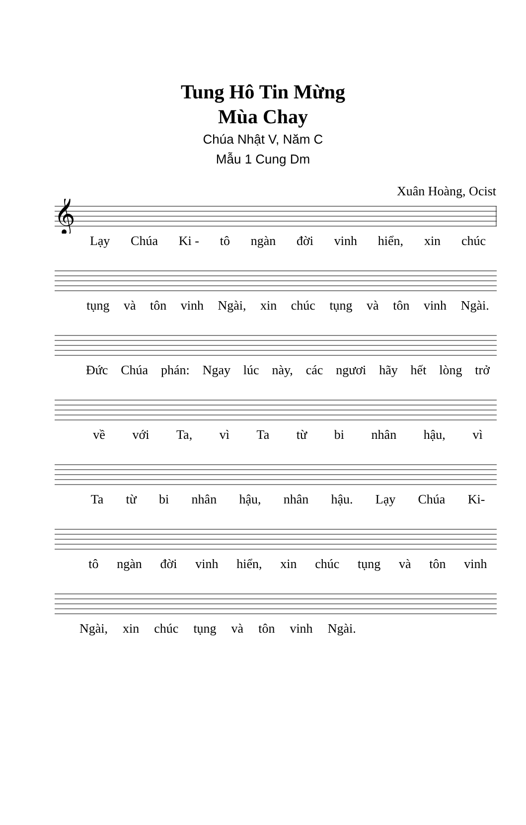Tung Hô Tin Mừng
Mùa Chay
Chúa Nhật V, Năm C
Mẫu 1 Cung Dm
Xuân Hoàng, Ocist
𝄞
Lạy Chúa Ki - tô ngàn đời vinh hiển, xin chúc
tụng và tôn vinh Ngài, xin chúc tụng và tôn vinh Ngài.
Đức Chúa phán: Ngay lúc này, các ngươi hãy hết lòng trở
về với Ta, vì Ta từ bi nhân hậu, vì
Ta từ bi nhân hậu, nhân hậu. Lạy Chúa Ki-
tô ngàn đời vinh hiển, xin chúc tụng và tôn vinh
Ngài, xin chúc tụng và tôn vinh Ngài.